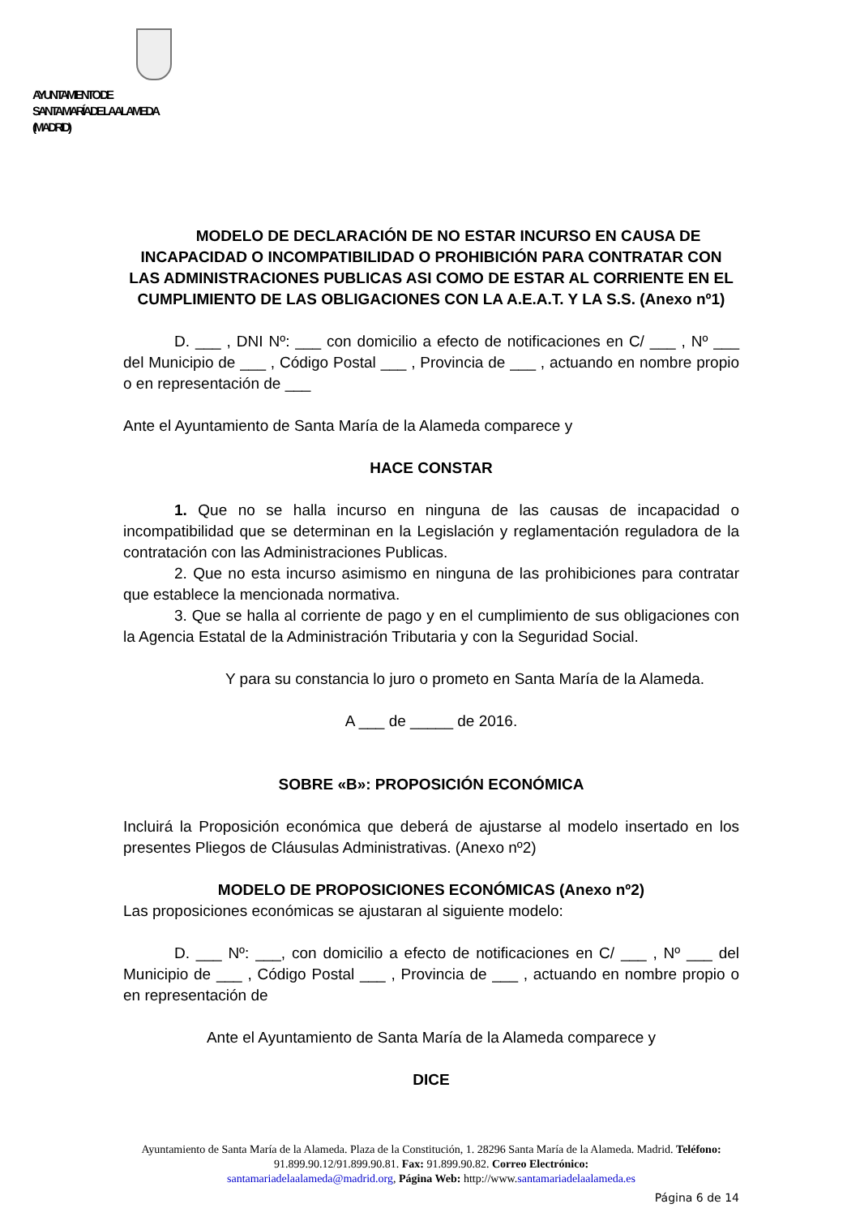AYUNTAMIENTO DE
SANTA MARÍA DE LA ALAMEDA
(MADRID)
MODELO DE DECLARACIÓN DE NO ESTAR INCURSO EN CAUSA DE INCAPACIDAD O INCOMPATIBILIDAD O PROHIBICIÓN PARA CONTRATAR CON LAS ADMINISTRACIONES PUBLICAS ASI COMO DE ESTAR AL CORRIENTE EN EL CUMPLIMIENTO DE LAS OBLIGACIONES CON LA A.E.A.T. Y LA S.S. (Anexo nº1)
D. ___ , DNI Nº: ___ con domicilio a efecto de notificaciones en C/ ___ , Nº ___ del Municipio de ___ , Código Postal ___ , Provincia de ___ , actuando en nombre propio o en representación de ___
Ante el Ayuntamiento de Santa María de la Alameda comparece y
HACE CONSTAR
1. Que no se halla incurso en ninguna de las causas de incapacidad o incompatibilidad que se determinan en la Legislación y reglamentación reguladora de la contratación con las Administraciones Publicas.
2. Que no esta incurso asimismo en ninguna de las prohibiciones para contratar que establece la mencionada normativa.
3. Que se halla al corriente de pago y en el cumplimiento de sus obligaciones con la Agencia Estatal de la Administración Tributaria y con la Seguridad Social.
Y para su constancia lo juro o prometo en Santa María de la Alameda.
A ___ de _____ de 2016.
SOBRE «B»: PROPOSICIÓN ECONÓMICA
Incluirá la Proposición económica que deberá de ajustarse al modelo insertado en los presentes Pliegos de Cláusulas Administrativas. (Anexo nº2)
MODELO DE PROPOSICIONES ECONÓMICAS (Anexo nº2)
Las proposiciones económicas se ajustaran al siguiente modelo:
D. ___ Nº: ___, con domicilio a efecto de notificaciones en C/ ___ , Nº ___ del Municipio de ___ , Código Postal ___ , Provincia de ___ , actuando en nombre propio o en representación de
Ante el Ayuntamiento de Santa María de la Alameda comparece y
DICE
Ayuntamiento de Santa María de la Alameda. Plaza de la Constitución, 1. 28296 Santa María de la Alameda. Madrid. Teléfono: 91.899.90.12/91.899.90.81. Fax: 91.899.90.82. Correo Electrónico:
santamariadelaalameda@madrid.org, Página Web: http://www.santamariadelaalameda.es
Página 6 de 14